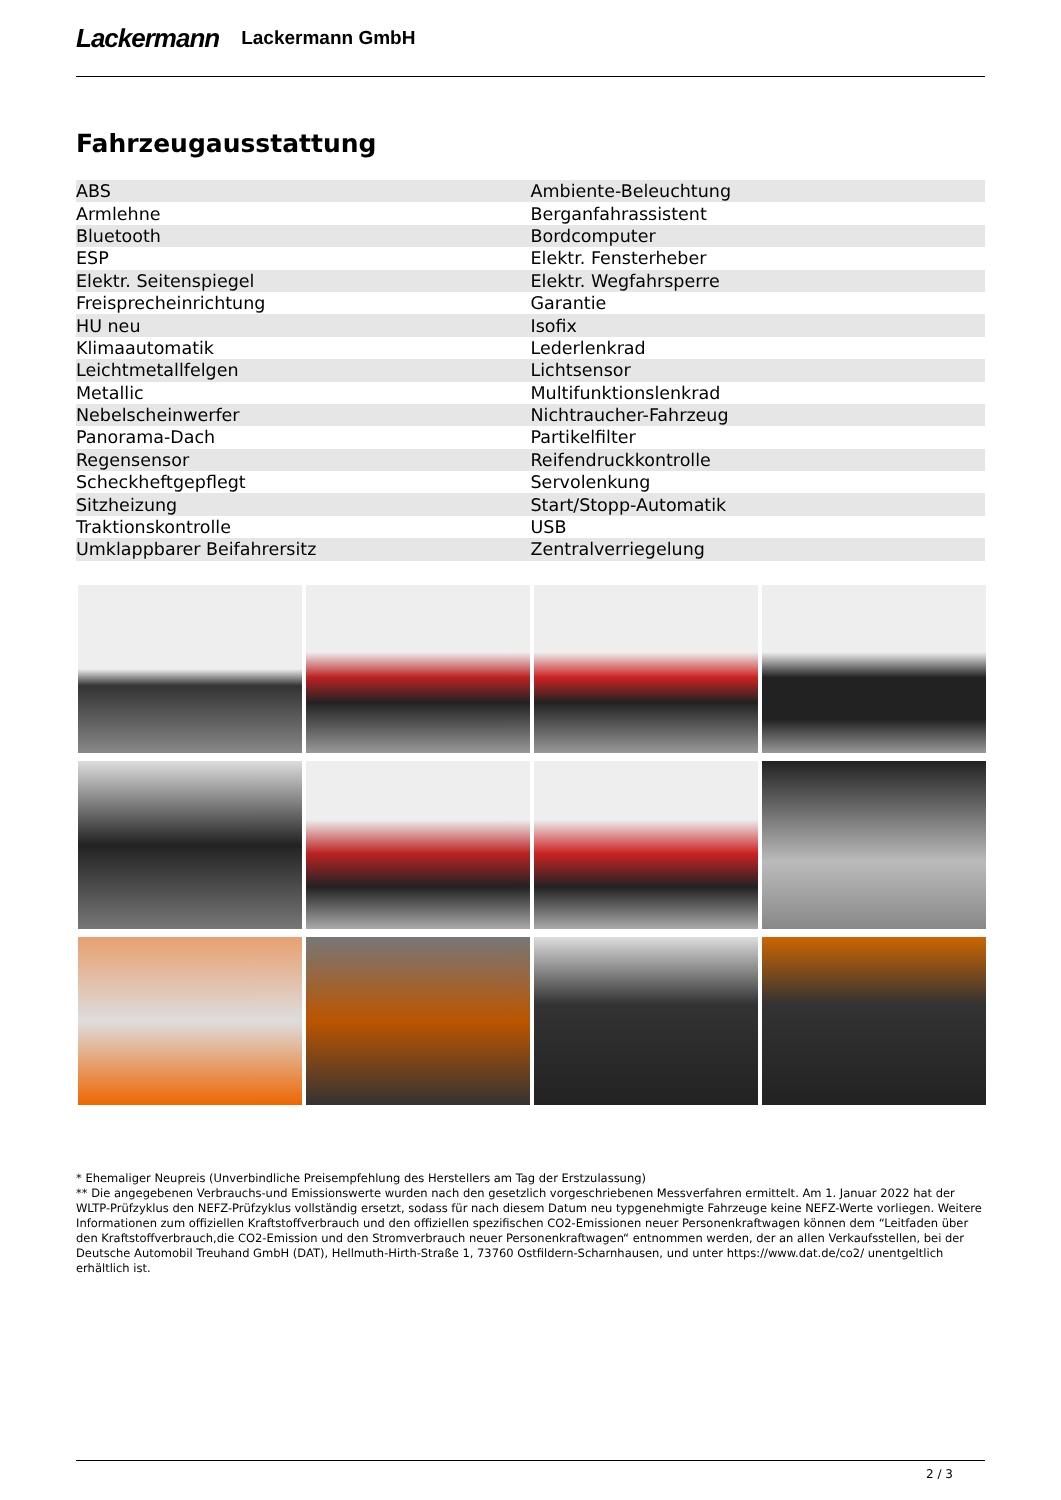Lackermann Lackermann GmbH
Fahrzeugausstattung
| ABS | Ambiente-Beleuchtung |
| Armlehne | Berganfahrassistent |
| Bluetooth | Bordcomputer |
| ESP | Elektr. Fensterheber |
| Elektr. Seitenspiegel | Elektr. Wegfahrsperre |
| Freisprecheinrichtung | Garantie |
| HU neu | Isofix |
| Klimaautomatik | Lederlenkrad |
| Leichtmetallfelgen | Lichtsensor |
| Metallic | Multifunktionslenkrad |
| Nebelscheinwerfer | Nichtraucher-Fahrzeug |
| Panorama-Dach | Partikelfilter |
| Regensensor | Reifendruckkontrolle |
| Scheckheftgepflegt | Servolenkung |
| Sitzheizung | Start/Stopp-Automatik |
| Traktionskontrolle | USB |
| Umklappbarer Beifahrersitz | Zentralverriegelung |
* Ehemaliger Neupreis (Unverbindliche Preisempfehlung des Herstellers am Tag der Erstzulassung)
** Die angegebenen Verbrauchs-und Emissionswerte wurden nach den gesetzlich vorgeschriebenen Messverfahren ermittelt. Am 1. Januar 2022 hat der WLTP-Prüfzyklus den NEFZ-Prüfzyklus vollständig ersetzt, sodass für nach diesem Datum neu typgenehmigte Fahrzeuge keine NEFZ-Werte vorliegen. Weitere Informationen zum offiziellen Kraftstoffverbrauch und den offiziellen spezifischen CO2-Emissionen neuer Personenkraftwagen können dem “Leitfaden über den Kraftstoffverbrauch,die CO2-Emission und den Stromverbrauch neuer Personenkraftwagen“ entnommen werden, der an allen Verkaufsstellen, bei der Deutsche Automobil Treuhand GmbH (DAT), Hellmuth-Hirth-Straße 1, 73760 Ostfildern-Scharnhausen, und unter https://www.dat.de/co2/ unentgeltlich erhältlich ist.
2 / 3